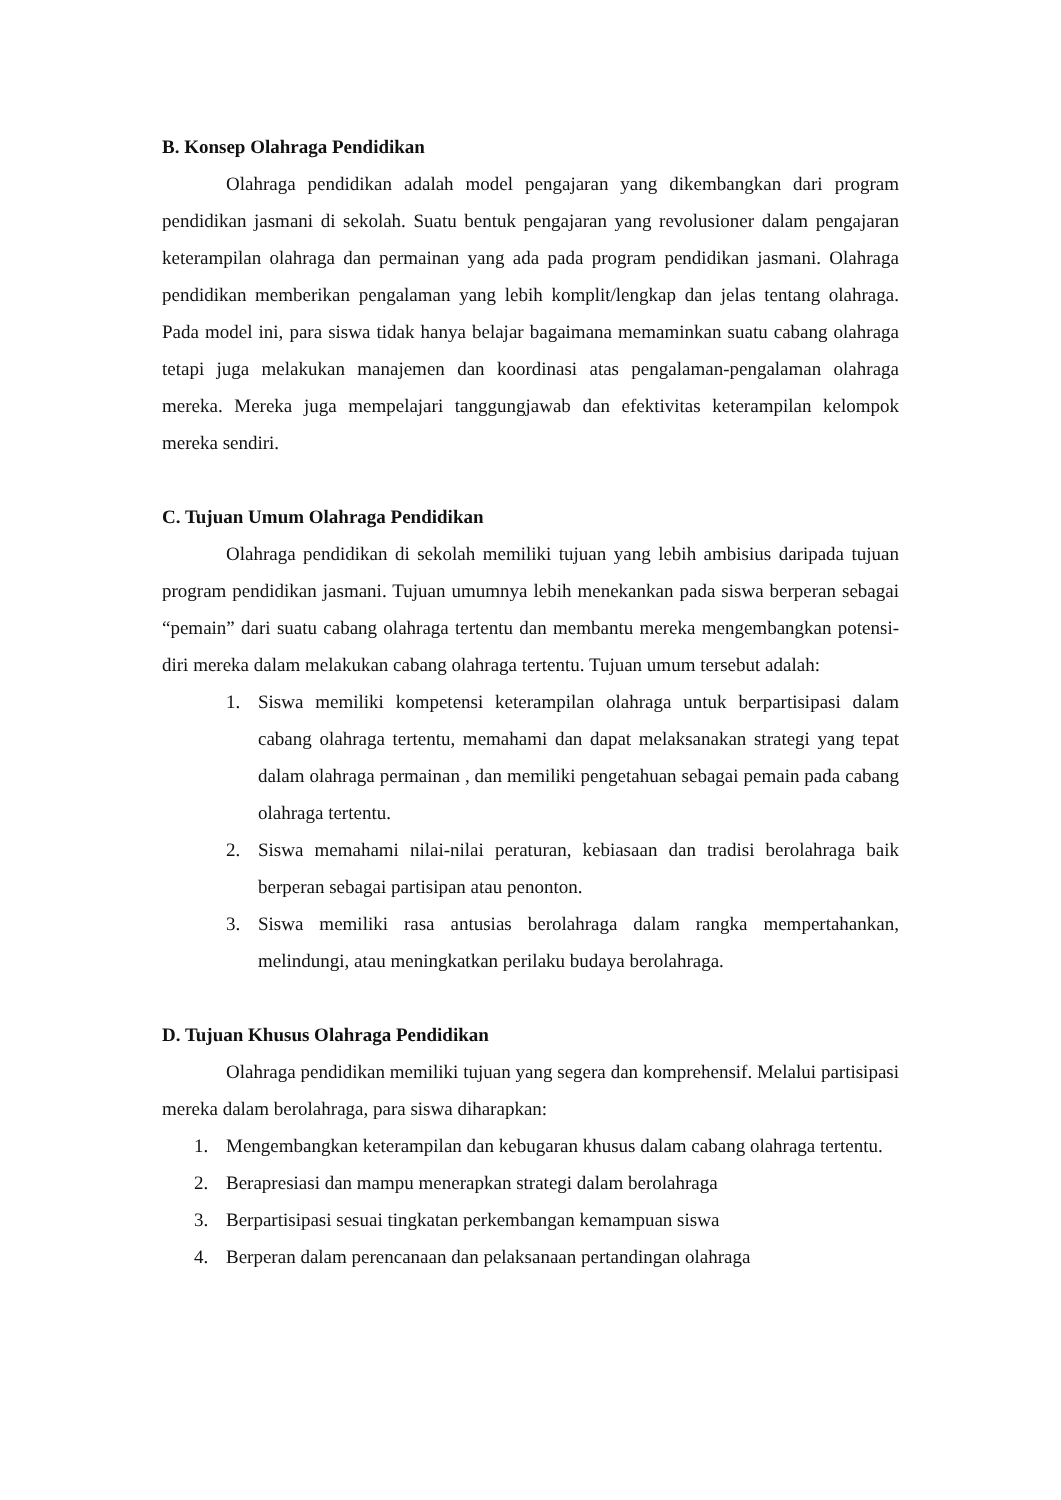B. Konsep Olahraga Pendidikan
Olahraga pendidikan adalah model pengajaran yang dikembangkan dari program pendidikan jasmani di sekolah. Suatu bentuk pengajaran yang revolusioner dalam pengajaran keterampilan olahraga dan permainan yang ada pada program pendidikan jasmani. Olahraga pendidikan memberikan pengalaman yang lebih komplit/lengkap dan jelas tentang olahraga. Pada model ini, para siswa tidak hanya belajar bagaimana memaminkan suatu cabang olahraga tetapi juga melakukan manajemen dan koordinasi atas pengalaman-pengalaman olahraga mereka. Mereka juga mempelajari tanggungjawab dan efektivitas keterampilan kelompok mereka sendiri.
C. Tujuan Umum Olahraga Pendidikan
Olahraga pendidikan di sekolah memiliki tujuan yang lebih ambisius daripada tujuan program pendidikan jasmani. Tujuan umumnya lebih menekankan pada siswa berperan sebagai “pemain” dari suatu cabang olahraga tertentu dan membantu mereka mengembangkan potensi-diri mereka dalam melakukan cabang olahraga tertentu. Tujuan umum tersebut adalah:
1. Siswa memiliki kompetensi keterampilan olahraga untuk berpartisipasi dalam cabang olahraga tertentu, memahami dan dapat melaksanakan strategi yang tepat dalam olahraga permainan , dan memiliki pengetahuan sebagai pemain pada cabang olahraga tertentu.
2. Siswa memahami nilai-nilai peraturan, kebiasaan dan tradisi berolahraga baik berperan sebagai partisipan atau penonton.
3. Siswa memiliki rasa antusias berolahraga dalam rangka mempertahankan, melindungi, atau meningkatkan perilaku budaya berolahraga.
D. Tujuan Khusus Olahraga Pendidikan
Olahraga pendidikan memiliki tujuan yang segera dan komprehensif. Melalui partisipasi mereka dalam berolahraga, para siswa diharapkan:
1. Mengembangkan keterampilan dan kebugaran khusus dalam cabang olahraga tertentu.
2. Berapresiasi dan mampu menerapkan strategi dalam berolahraga
3. Berpartisipasi sesuai tingkatan perkembangan kemampuan siswa
4. Berperan dalam perencanaan dan pelaksanaan pertandingan olahraga